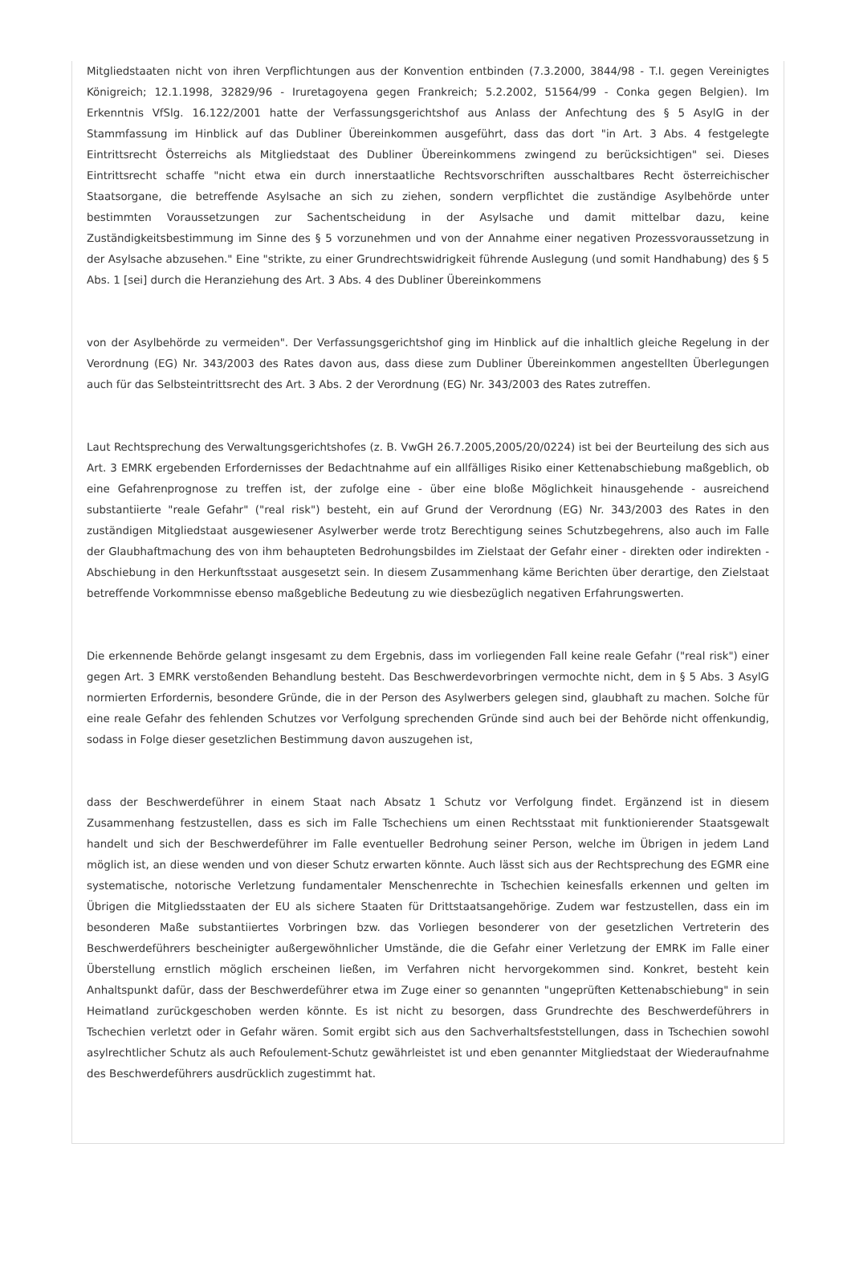Mitgliedstaaten nicht von ihren Verpflichtungen aus der Konvention entbinden (7.3.2000, 3844/98 - T.I. gegen Vereinigtes Königreich; 12.1.1998, 32829/96 - Iruretagoyena gegen Frankreich; 5.2.2002, 51564/99 - Conka gegen Belgien). Im Erkenntnis VfSlg. 16.122/2001 hatte der Verfassungsgerichtshof aus Anlass der Anfechtung des § 5 AsylG in der Stammfassung im Hinblick auf das Dubliner Übereinkommen ausgeführt, dass das dort "in Art. 3 Abs. 4 festgelegte Eintrittsrecht Österreichs als Mitgliedstaat des Dubliner Übereinkommens zwingend zu berücksichtigen" sei. Dieses Eintrittsrecht schaffe "nicht etwa ein durch innerstaatliche Rechtsvorschriften ausschaltbares Recht österreichischer Staatsorgane, die betreffende Asylsache an sich zu ziehen, sondern verpflichtet die zuständige Asylbehörde unter bestimmten Voraussetzungen zur Sachentscheidung in der Asylsache und damit mittelbar dazu, keine Zuständigkeitsbestimmung im Sinne des § 5 vorzunehmen und von der Annahme einer negativen Prozessvoraussetzung in der Asylsache abzusehen." Eine "strikte, zu einer Grundrechtswidrigkeit führende Auslegung (und somit Handhabung) des § 5 Abs. 1 [sei] durch die Heranziehung des Art. 3 Abs. 4 des Dubliner Übereinkommens
von der Asylbehörde zu vermeiden". Der Verfassungsgerichtshof ging im Hinblick auf die inhaltlich gleiche Regelung in der Verordnung (EG) Nr. 343/2003 des Rates davon aus, dass diese zum Dubliner Übereinkommen angestellten Überlegungen auch für das Selbsteintrittsrecht des Art. 3 Abs. 2 der Verordnung (EG) Nr. 343/2003 des Rates zutreffen.
Laut Rechtsprechung des Verwaltungsgerichtshofes (z. B. VwGH 26.7.2005,2005/20/0224) ist bei der Beurteilung des sich aus Art. 3 EMRK ergebenden Erfordernisses der Bedachtnahme auf ein allfälliges Risiko einer Kettenabschiebung maßgeblich, ob eine Gefahrenprognose zu treffen ist, der zufolge eine - über eine bloße Möglichkeit hinausgehende - ausreichend substantiierte "reale Gefahr" ("real risk") besteht, ein auf Grund der Verordnung (EG) Nr. 343/2003 des Rates in den zuständigen Mitgliedstaat ausgewiesener Asylwerber werde trotz Berechtigung seines Schutzbegehrens, also auch im Falle der Glaubhaftmachung des von ihm behaupteten Bedrohungsbildes im Zielstaat der Gefahr einer - direkten oder indirekten - Abschiebung in den Herkunftsstaat ausgesetzt sein. In diesem Zusammenhang käme Berichten über derartige, den Zielstaat betreffende Vorkommnisse ebenso maßgebliche Bedeutung zu wie diesbezüglich negativen Erfahrungswerten.
Die erkennende Behörde gelangt insgesamt zu dem Ergebnis, dass im vorliegenden Fall keine reale Gefahr ("real risk") einer gegen Art. 3 EMRK verstoßenden Behandlung besteht. Das Beschwerdevorbringen vermochte nicht, dem in § 5 Abs. 3 AsylG normierten Erfordernis, besondere Gründe, die in der Person des Asylwerbers gelegen sind, glaubhaft zu machen. Solche für eine reale Gefahr des fehlenden Schutzes vor Verfolgung sprechenden Gründe sind auch bei der Behörde nicht offenkundig, sodass in Folge dieser gesetzlichen Bestimmung davon auszugehen ist,
dass der Beschwerdeführer in einem Staat nach Absatz 1 Schutz vor Verfolgung findet. Ergänzend ist in diesem Zusammenhang festzustellen, dass es sich im Falle Tschechiens um einen Rechtsstaat mit funktionierender Staatsgewalt handelt und sich der Beschwerdeführer im Falle eventueller Bedrohung seiner Person, welche im Übrigen in jedem Land möglich ist, an diese wenden und von dieser Schutz erwarten könnte. Auch lässt sich aus der Rechtsprechung des EGMR eine systematische, notorische Verletzung fundamentaler Menschenrechte in Tschechien keinesfalls erkennen und gelten im Übrigen die Mitgliedsstaaten der EU als sichere Staaten für Drittstaatsangehörige. Zudem war festzustellen, dass ein im besonderen Maße substantiiertes Vorbringen bzw. das Vorliegen besonderer von der gesetzlichen Vertreterin des Beschwerdeführers bescheinigter außergewöhnlicher Umstände, die die Gefahr einer Verletzung der EMRK im Falle einer Überstellung ernstlich möglich erscheinen ließen, im Verfahren nicht hervorgekommen sind. Konkret, besteht kein Anhaltspunkt dafür, dass der Beschwerdeführer etwa im Zuge einer so genannten "ungeprüften Kettenabschiebung" in sein Heimatland zurückgeschoben werden könnte. Es ist nicht zu besorgen, dass Grundrechte des Beschwerdeführers in Tschechien verletzt oder in Gefahr wären. Somit ergibt sich aus den Sachverhaltsfeststellungen, dass in Tschechien sowohl asylrechtlicher Schutz als auch Refoulement-Schutz gewährleistet ist und eben genannter Mitgliedstaat der Wiederaufnahme des Beschwerdeführers ausdrücklich zugestimmt hat.